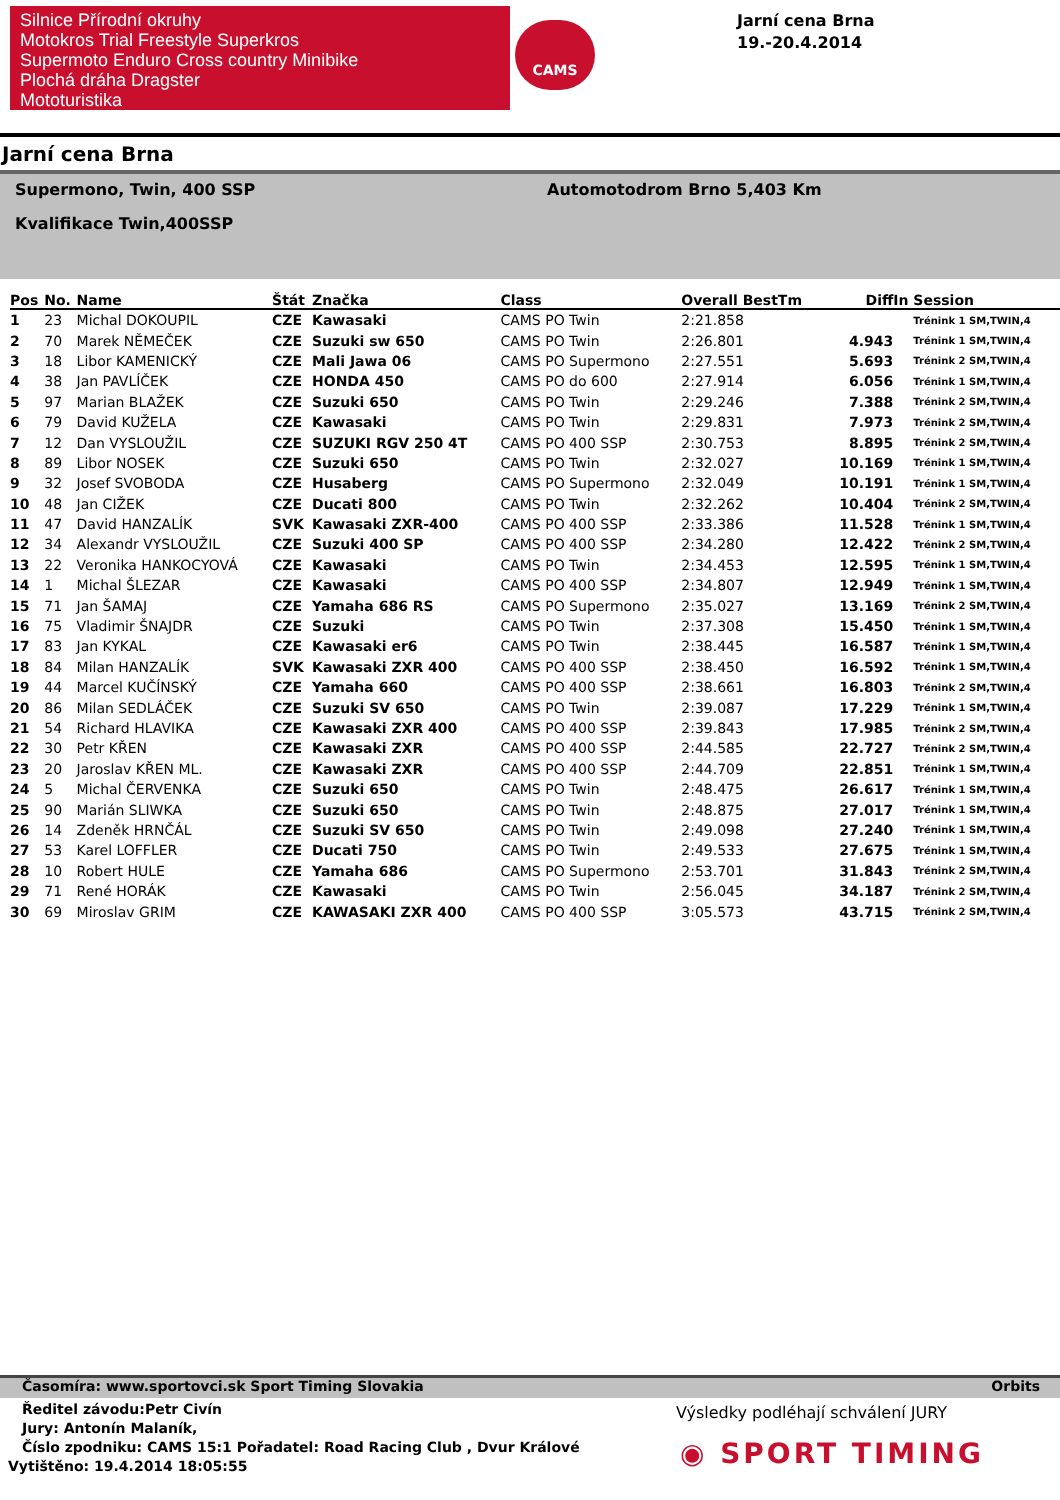Silnice Přírodní okruhy
Motokros Trial Freestyle Superkros
Supermoto Enduro Cross country Minibike
Plochá dráha Dragster
Mototuristika
CAMS
Jarní cena Brna
19.-20.4.2014
Jarní cena Brna
Supermono, Twin, 400 SSP Automotodrom Brno 5,403 Km
Kvalifikace Twin,400SSP
| Pos | No. | Name | Štát | Značka | Class | Overall BestTm | Diff | In Session |
| --- | --- | --- | --- | --- | --- | --- | --- | --- |
| 1 | 23 | Michal DOKOUPIL | CZE | Kawasaki | CAMS PO Twin | 2:21.858 | | Trénink 1 SM,TWIN,4 |
| 2 | 70 | Marek NĚMEČEK | CZE | Suzuki sw 650 | CAMS PO Twin | 2:26.801 | 4.943 | Trénink 1 SM,TWIN,4 |
| 3 | 18 | Libor KAMENICKÝ | CZE | Mali Jawa 06 | CAMS PO Supermono | 2:27.551 | 5.693 | Trénink 2 SM,TWIN,4 |
| 4 | 38 | Jan PAVLÍČEK | CZE | HONDA 450 | CAMS PO do 600 | 2:27.914 | 6.056 | Trénink 1 SM,TWIN,4 |
| 5 | 97 | Marian BLAŽEK | CZE | Suzuki 650 | CAMS PO Twin | 2:29.246 | 7.388 | Trénink 2 SM,TWIN,4 |
| 6 | 79 | David KUŽELA | CZE | Kawasaki | CAMS PO Twin | 2:29.831 | 7.973 | Trénink 2 SM,TWIN,4 |
| 7 | 12 | Dan VYSLOUŽIL | CZE | SUZUKI RGV 250 4T | CAMS PO 400 SSP | 2:30.753 | 8.895 | Trénink 2 SM,TWIN,4 |
| 8 | 89 | Libor NOSEK | CZE | Suzuki 650 | CAMS PO Twin | 2:32.027 | 10.169 | Trénink 1 SM,TWIN,4 |
| 9 | 32 | Josef SVOBODA | CZE | Husaberg | CAMS PO Supermono | 2:32.049 | 10.191 | Trénink 1 SM,TWIN,4 |
| 10 | 48 | Jan CIŽEK | CZE | Ducati 800 | CAMS PO Twin | 2:32.262 | 10.404 | Trénink 2 SM,TWIN,4 |
| 11 | 47 | David HANZALÍK | SVK | Kawasaki ZXR-400 | CAMS PO 400 SSP | 2:33.386 | 11.528 | Trénink 1 SM,TWIN,4 |
| 12 | 34 | Alexandr VYSLOUŽIL | CZE | Suzuki 400 SP | CAMS PO 400 SSP | 2:34.280 | 12.422 | Trénink 2 SM,TWIN,4 |
| 13 | 22 | Veronika HANKOCYOVÁ | CZE | Kawasaki | CAMS PO Twin | 2:34.453 | 12.595 | Trénink 1 SM,TWIN,4 |
| 14 | 1 | Michal ŠLEZAR | CZE | Kawasaki | CAMS PO 400 SSP | 2:34.807 | 12.949 | Trénink 1 SM,TWIN,4 |
| 15 | 71 | Jan ŠAMAJ | CZE | Yamaha 686 RS | CAMS PO Supermono | 2:35.027 | 13.169 | Trénink 2 SM,TWIN,4 |
| 16 | 75 | Vladimir ŠNAJDR | CZE | Suzuki | CAMS PO Twin | 2:37.308 | 15.450 | Trénink 1 SM,TWIN,4 |
| 17 | 83 | Jan KYKAL | CZE | Kawasaki er6 | CAMS PO Twin | 2:38.445 | 16.587 | Trénink 1 SM,TWIN,4 |
| 18 | 84 | Milan HANZALÍK | SVK | Kawasaki ZXR 400 | CAMS PO 400 SSP | 2:38.450 | 16.592 | Trénink 1 SM,TWIN,4 |
| 19 | 44 | Marcel KUČÍNSKÝ | CZE | Yamaha 660 | CAMS PO 400 SSP | 2:38.661 | 16.803 | Trénink 2 SM,TWIN,4 |
| 20 | 86 | Milan SEDLÁČEK | CZE | Suzuki SV 650 | CAMS PO Twin | 2:39.087 | 17.229 | Trénink 1 SM,TWIN,4 |
| 21 | 54 | Richard HLAVIKA | CZE | Kawasaki ZXR 400 | CAMS PO 400 SSP | 2:39.843 | 17.985 | Trénink 2 SM,TWIN,4 |
| 22 | 30 | Petr KŘEN | CZE | Kawasaki ZXR | CAMS PO 400 SSP | 2:44.585 | 22.727 | Trénink 2 SM,TWIN,4 |
| 23 | 20 | Jaroslav KŘEN ML. | CZE | Kawasaki ZXR | CAMS PO 400 SSP | 2:44.709 | 22.851 | Trénink 1 SM,TWIN,4 |
| 24 | 5 | Michal ČERVENKA | CZE | Suzuki 650 | CAMS PO Twin | 2:48.475 | 26.617 | Trénink 1 SM,TWIN,4 |
| 25 | 90 | Marián SLIWKA | CZE | Suzuki 650 | CAMS PO Twin | 2:48.875 | 27.017 | Trénink 1 SM,TWIN,4 |
| 26 | 14 | Zdeněk HRNČÁL | CZE | Suzuki SV 650 | CAMS PO Twin | 2:49.098 | 27.240 | Trénink 1 SM,TWIN,4 |
| 27 | 53 | Karel LOFFLER | CZE | Ducati 750 | CAMS PO Twin | 2:49.533 | 27.675 | Trénink 1 SM,TWIN,4 |
| 28 | 10 | Robert HULE | CZE | Yamaha 686 | CAMS PO Supermono | 2:53.701 | 31.843 | Trénink 2 SM,TWIN,4 |
| 29 | 71 | René HORÁK | CZE | Kawasaki | CAMS PO Twin | 2:56.045 | 34.187 | Trénink 2 SM,TWIN,4 |
| 30 | 69 | Miroslav GRIM | CZE | KAWASAKI ZXR 400 | CAMS PO 400 SSP | 3:05.573 | 43.715 | Trénink 2 SM,TWIN,4 |
Časomíra: www.sportovci.sk Sport Timing Slovakia Orbits
Výsledky podléhají schválení JURY
◉ SPORT TIMING
Ředitel závodu:Petr Civín
Jury: Antonín Malaník,
Číslo zpodniku: CAMS 15:1 Pořadatel: Road Racing Club , Dvur Králové
Vytištěno: 19.4.2014 18:05:55